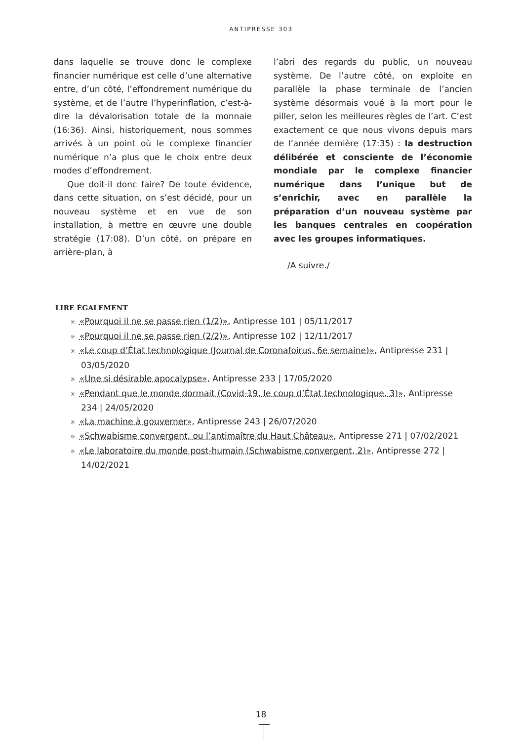ANTIPRESSE 303
dans laquelle se trouve donc le complexe financier numérique est celle d’une alternative entre, d’un côté, l’effondrement numérique du système, et de l’autre l’hyperinflation, c’est-à-dire la dévalorisation totale de la monnaie (16:36). Ainsi, historiquement, nous sommes arrivés à un point où le complexe financier numérique n’a plus que le choix entre deux modes d’effondrement.
Que doit-il donc faire? De toute évidence, dans cette situation, on s’est décidé, pour un nouveau système et en vue de son installation, à mettre en œuvre une double stratégie (17:08). D’un côté, on prépare en arrière-plan, à
l’abri des regards du public, un nouveau système. De l’autre côté, on exploite en parallèle la phase terminale de l’ancien système désormais voué à la mort pour le piller, selon les meilleures règles de l’art. C’est exactement ce que nous vivons depuis mars de l’année dernière (17:35) : la destruction délibérée et consciente de l’économie mondiale par le complexe financier numérique dans l’unique but de s’enrichir, avec en parallèle la préparation d’un nouveau système par les banques centrales en coopération avec les groupes informatiques.
/A suivre./
LIRE ÉGALEMENT
☼ «Pourquoi il ne se passe rien (1/2)», Antipresse 101 | 05/11/2017
☼ «Pourquoi il ne se passe rien (2/2)», Antipresse 102 | 12/11/2017
☼ «Le coup d’État technologique (Journal de Coronafoirus, 6e semaine)», Antipresse 231 | 03/05/2020
☼ «Une si désirable apocalypse», Antipresse 233 | 17/05/2020
☼ «Pendant que le monde dormait (Covid-19, le coup d’État technologique, 3)», Antipresse 234 | 24/05/2020
☼ «La machine à gouverner», Antipresse 243 | 26/07/2020
☼ «Schwabisme convergent, ou l’antimaître du Haut Château», Antipresse 271 | 07/02/2021
☼ «Le laboratoire du monde post-humain (Schwabisme convergent, 2)», Antipresse 272 | 14/02/2021
18